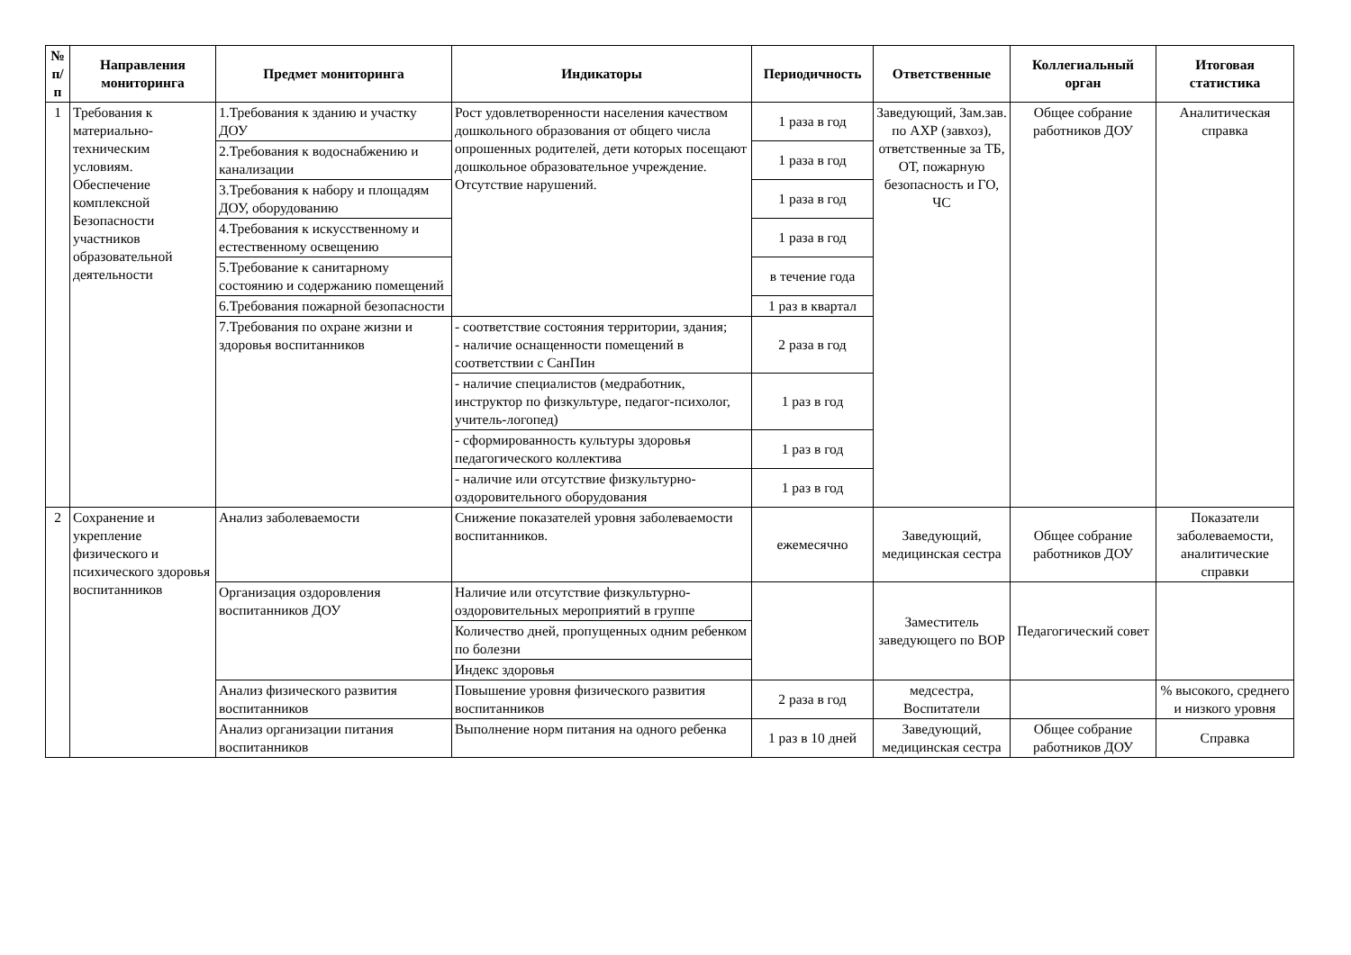| № п/п | Направления мониторинга | Предмет мониторинга | Индикаторы | Периодичность | Ответственные | Коллегиальный орган | Итоговая статистика |
| --- | --- | --- | --- | --- | --- | --- | --- |
| 1 | Требования к материально-техническим условиям. Обеспечение комплексной Безопасности участников образовательной деятельности | 1.Требования к зданию и участку ДОУ | Рост удовлетворенности населения качеством дошкольного образования от общего числа опрошенных родителей, дети которых посещают дошкольное образовательное учреждение. Отсутствие нарушений. | 1 раза в год | Заведующий, Зам.зав. по АХР (завхоз), ответственные за ТБ, ОТ, пожарную безопасность и ГО, ЧС | Общее собрание работников ДОУ | Аналитическая справка |
| | | 2.Требования к водоснабжению и канализации | | 1 раза в год | | | |
| | | 3.Требования к набору и площадям ДОУ, оборудованию | | 1 раза в год | | | |
| | | 4.Требования к искусственному и естественному освещению | | 1 раза в год | | | |
| | | 5.Требование к санитарному состоянию и содержанию помещений | | в течение года | | | |
| | | 6.Требования пожарной безопасности | | 1 раз в квартал | | | |
| | | 7.Требования по охране жизни и здоровья воспитанников | - соответствие состояния территории, здания; - наличие оснащенности помещений в соответствии с СанПин | 2 раза в год | | | |
| | | | - наличие специалистов (медработник, инструктор по физкультуре, педагог-психолог, учитель-логопед) | 1 раз в год | | | |
| | | | - сформированность культуры здоровья педагогического коллектива | 1 раз в год | | | |
| | | | - наличие или отсутствие физкультурно-оздоровительного оборудования | 1 раз в год | | | |
| 2 | Сохранение и укрепление физического и психического здоровья воспитанников | Анализ заболеваемости | Снижение показателей уровня заболеваемости воспитанников. | ежемесячно | Заведующий, медицинская сестра | Общее собрание работников ДОУ | Показатели заболеваемости, аналитические справки |
| | | Организация оздоровления воспитанников ДОУ | Наличие или отсутствие физкультурно-оздоровительных мероприятий в группе | | Заместитель заведующего по ВОР | Педагогический совет | |
| | | | Количество дней, пропущенных одним ребенком по болезни | | | | |
| | | | Индекс здоровья | | | | |
| | | Анализ физического развития воспитанников | Повышение уровня физического развития воспитанников | 2 раза в год | медсестра, Воспитатели | | % высокого, среднего и низкого уровня |
| | | Анализ организации питания воспитанников | Выполнение норм питания на одного ребенка | 1 раз в 10 дней | Заведующий, медицинская сестра | Общее собрание работников ДОУ | Справка |